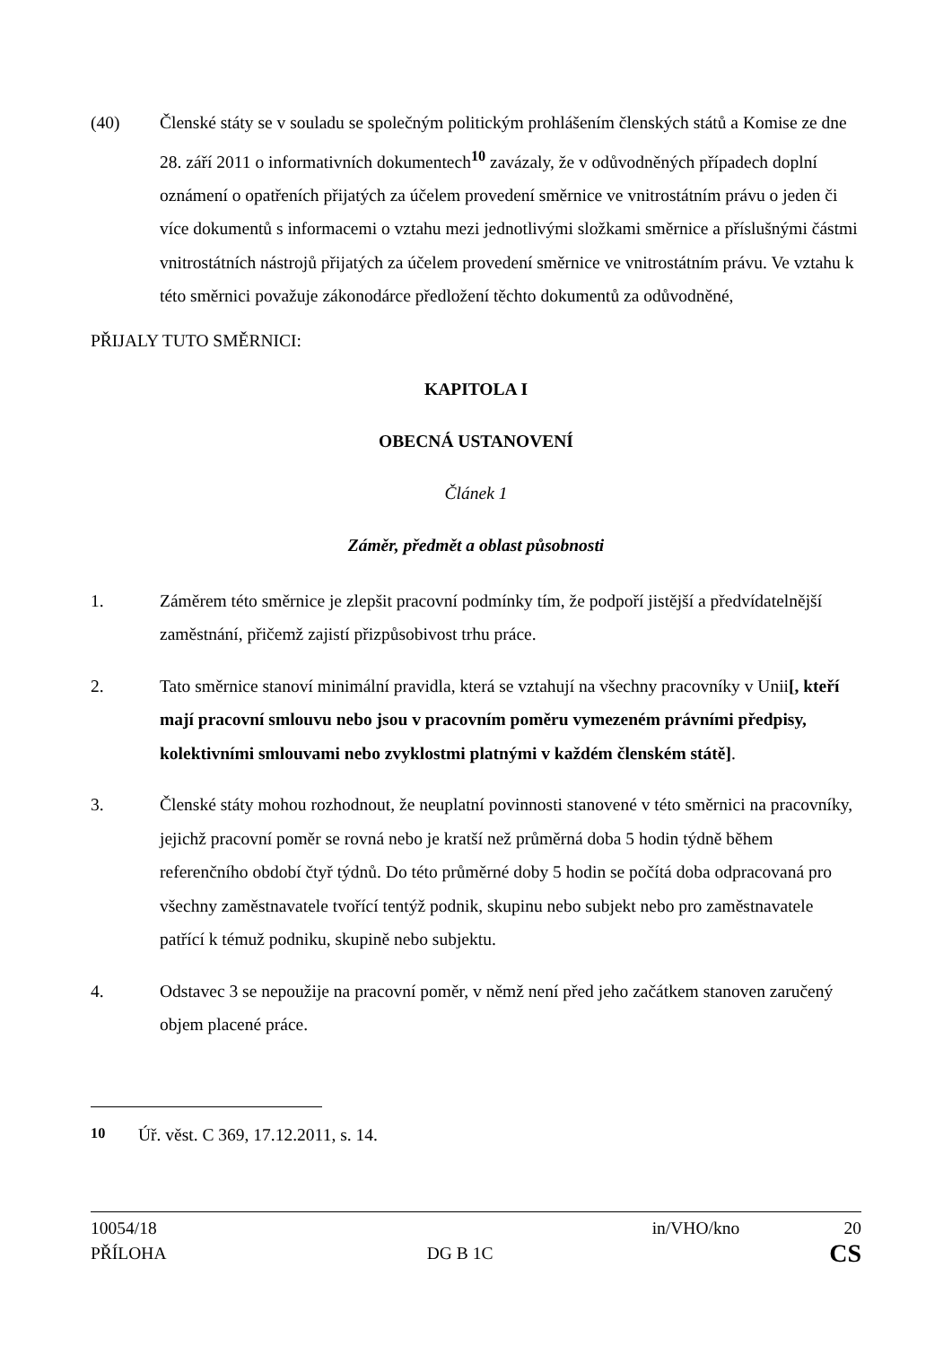(40) Členské státy se v souladu se společným politickým prohlášením členských států a Komise ze dne 28. září 2011 o informativních dokumentech<sup>10</sup> zavázaly, že v odůvodněných případech doplní oznámení o opatřeních přijatých za účelem provedení směrnice ve vnitrostátním právu o jeden či více dokumentů s informacemi o vztahu mezi jednotlivými složkami směrnice a příslušnými částmi vnitrostátních nástrojů přijatých za účelem provedení směrnice ve vnitrostátním právu. Ve vztahu k této směrnici považuje zákonodárce předložení těchto dokumentů za odůvodněné,
PŘIJALY TUTO SMĚRNICI:
KAPITOLA I
OBECNÁ USTANOVENÍ
Článek 1
Záměr, předmět a oblast působnosti
1. Záměrem této směrnice je zlepšit pracovní podmínky tím, že podpoří jistější a předvídatelnější zaměstnání, přičemž zajistí přizpůsobivost trhu práce.
2. Tato směrnice stanoví minimální pravidla, která se vztahují na všechny pracovníky v Unii[, kteří mají pracovní smlouvu nebo jsou v pracovním poměru vymezeném právními předpisy, kolektivními smlouvami nebo zvyklostmi platnými v každém členském státě].
3. Členské státy mohou rozhodnout, že neuplatní povinnosti stanovené v této směrnici na pracovníky, jejichž pracovní poměr se rovná nebo je kratší než průměrná doba 5 hodin týdně během referenčního období čtyř týdnů. Do této průměrné doby 5 hodin se počítá doba odpracovaná pro všechny zaměstnavatele tvořící tentýž podnik, skupinu nebo subjekt nebo pro zaměstnavatele patřící k témuž podniku, skupině nebo subjektu.
4. Odstavec 3 se nepoužije na pracovní poměr, v němž není před jeho začátkem stanoven zaručený objem placené práce.
<sup>10</sup> Úř. věst. C 369, 17.12.2011, s. 14.
10054/18
PŘÍLOHA
DG B 1C
in/VHO/kno
20
CS